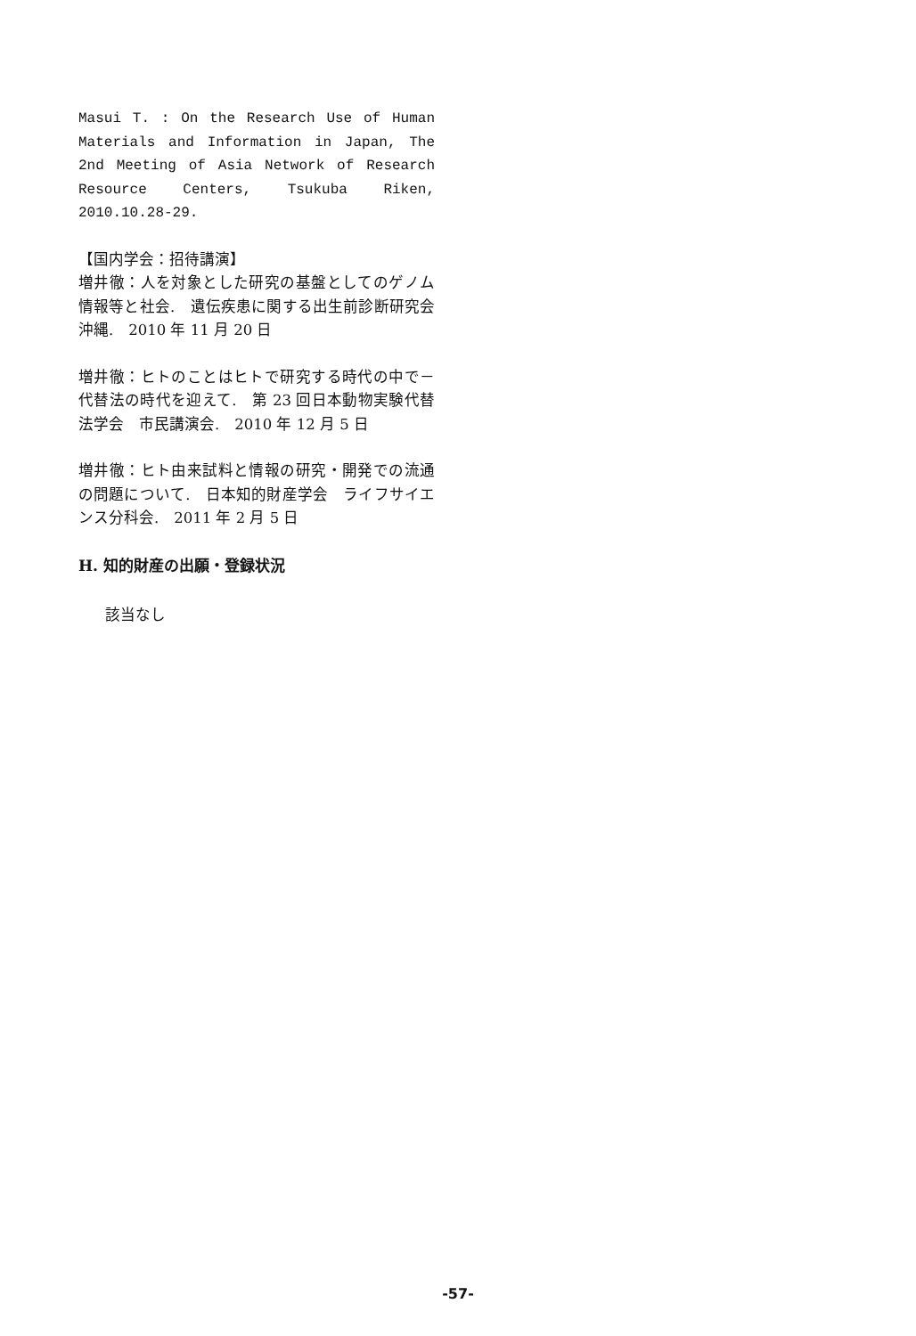Masui T. : On the Research Use of Human Materials and Information in Japan, The 2nd Meeting of Asia Network of Research Resource Centers, Tsukuba Riken, 2010.10.28-29.
【国内学会：招待講演】
増井徹：人を対象とした研究の基盤としてのゲノム情報等と社会.　遺伝疾患に関する出生前診断研究会　沖縄.　2010 年 11 月 20 日
増井徹：ヒトのことはヒトで研究する時代の中で－代替法の時代を迎えて.　第 23 回日本動物実験代替法学会　市民講演会.　2010 年 12 月 5 日
増井徹：ヒト由来試料と情報の研究・開発での流通の問題について.　日本知的財産学会　ライフサイエンス分科会.　2011 年 2 月 5 日
H. 知的財産の出願・登録状況
該当なし
-57-